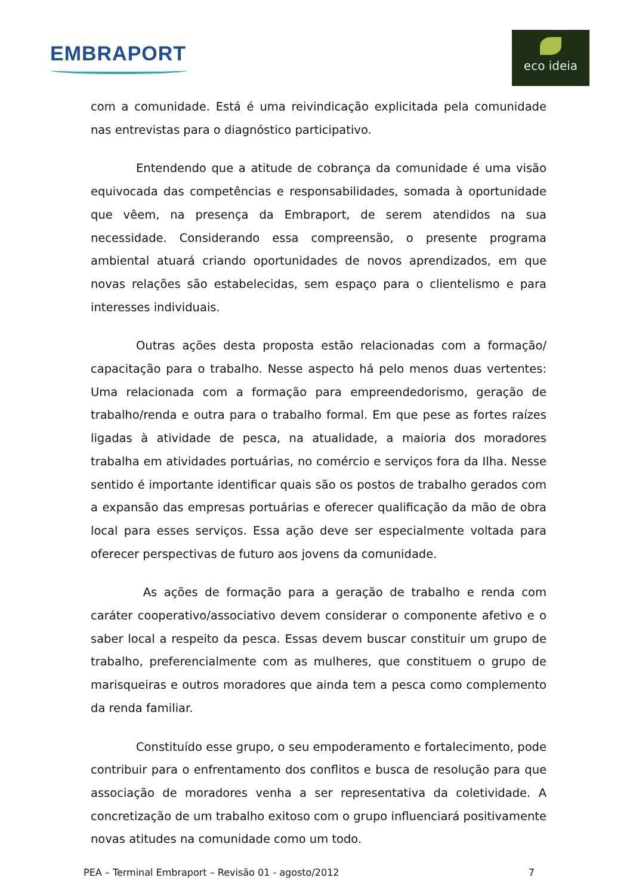EMBRAPORT
eco ideia
com a comunidade. Está é uma reivindicação explicitada pela comunidade nas entrevistas para o diagnóstico participativo.
Entendendo que a atitude de cobrança da comunidade é uma visão equivocada das competências e responsabilidades, somada à oportunidade que vêem, na presença da Embraport, de serem atendidos na sua necessidade. Considerando essa compreensão, o presente programa ambiental atuará criando oportunidades de novos aprendizados, em que novas relações são estabelecidas, sem espaço para o clientelismo e para interesses individuais.
Outras ações desta proposta estão relacionadas com a formação/ capacitação para o trabalho. Nesse aspecto há pelo menos duas vertentes: Uma relacionada com a formação para empreendedorismo, geração de trabalho/renda e outra para o trabalho formal. Em que pese as fortes raízes ligadas à atividade de pesca, na atualidade, a maioria dos moradores trabalha em atividades portuárias, no comércio e serviços fora da Ilha. Nesse sentido é importante identificar quais são os postos de trabalho gerados com a expansão das empresas portuárias e oferecer qualificação da mão de obra local para esses serviços. Essa ação deve ser especialmente voltada para oferecer perspectivas de futuro aos jovens da comunidade.
As ações de formação para a geração de trabalho e renda com caráter cooperativo/associativo devem considerar o componente afetivo e o saber local a respeito da pesca. Essas devem buscar constituir um grupo de trabalho, preferencialmente com as mulheres, que constituem o grupo de marisqueiras e outros moradores que ainda tem a pesca como complemento da renda familiar.
Constituído esse grupo, o seu empoderamento e fortalecimento, pode contribuir para o enfrentamento dos conflitos e busca de resolução para que associação de moradores venha a ser representativa da coletividade. A concretização de um trabalho exitoso com o grupo influenciará positivamente novas atitudes na comunidade como um todo.
PEA – Terminal Embraport – Revisão 01 - agosto/2012 7